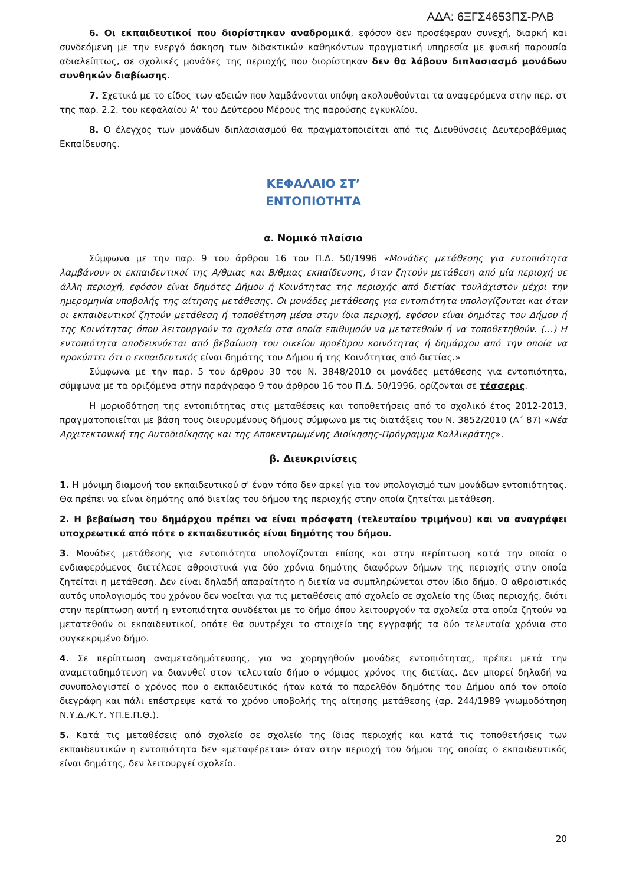ΑΔΑ: 6ΞΓΣ4653ΠΣ-ΡΛΒ
6. Οι εκπαιδευτικοί που διορίστηκαν αναδρομικά, εφόσον δεν προσέφεραν συνεχή, διαρκή και συνδεόμενη με την ενεργό άσκηση των διδακτικών καθηκόντων πραγματική υπηρεσία με φυσική παρουσία αδιαλείπτως, σε σχολικές μονάδες της περιοχής που διορίστηκαν δεν θα λάβουν διπλασιασμό μονάδων συνθηκών διαβίωσης.
7. Σχετικά με το είδος των αδειών που λαμβάνονται υπόψη ακολουθούνται τα αναφερόμενα στην περ. στ της παρ. 2.2. του κεφαλαίου Α’ του Δεύτερου Μέρους της παρούσης εγκυκλίου.
8. Ο έλεγχος των μονάδων διπλασιασμού θα πραγματοποιείται από τις Διευθύνσεις Δευτεροβάθμιας Εκπαίδευσης.
ΚΕΦΑΛΑΙΟ ΣΤ’
ΕΝΤΟΠΙΟΤΗΤΑ
α. Νομικό πλαίσιο
Σύμφωνα με την παρ. 9 του άρθρου 16 του Π.Δ. 50/1996 «Μονάδες μετάθεσης για εντοπιότητα λαμβάνουν οι εκπαιδευτικοί της Α/θμιας και Β/θμιας εκπαίδευσης, όταν ζητούν μετάθεση από μία περιοχή σε άλλη περιοχή, εφόσον είναι δημότες Δήμου ή Κοινότητας της περιοχής από διετίας τουλάχιστον μέχρι την ημερομηνία υποβολής της αίτησης μετάθεσης. Οι μονάδες μετάθεσης για εντοπιότητα υπολογίζονται και όταν οι εκπαιδευτικοί ζητούν μετάθεση ή τοποθέτηση μέσα στην ίδια περιοχή, εφόσον είναι δημότες του Δήμου ή της Κοινότητας όπου λειτουργούν τα σχολεία στα οποία επιθυμούν να μετατεθούν ή να τοποθετηθούν. (…) Η εντοπιότητα αποδεικνύεται από βεβαίωση του οικείου προέδρου κοινότητας ή δημάρχου από την οποία να προκύπτει ότι ο εκπαιδευτικός είναι δημότης του Δήμου ή της Κοινότητας από διετίας.»
Σύμφωνα με την παρ. 5 του άρθρου 30 του Ν. 3848/2010 οι μονάδες μετάθεσης για εντοπιότητα, σύμφωνα με τα οριζόμενα στην παράγραφο 9 του άρθρου 16 του Π.Δ. 50/1996, ορίζονται σε τέσσερις.
Η μοριοδότηση της εντοπιότητας στις μεταθέσεις και τοποθετήσεις από το σχολικό έτος 2012-2013, πραγματοποιείται με βάση τους διευρυμένους δήμους σύμφωνα με τις διατάξεις του Ν. 3852/2010 (Α΄ 87) «Νέα Αρχιτεκτονική της Αυτοδιοίκησης και της Αποκεντρωμένης Διοίκησης-Πρόγραμμα Καλλικράτης».
β. Διευκρινίσεις
1. Η μόνιμη διαμονή του εκπαιδευτικού σ' έναν τόπο δεν αρκεί για τον υπολογισμό των μονάδων εντοπιότητας. Θα πρέπει να είναι δημότης από διετίας του δήμου της περιοχής στην οποία ζητείται μετάθεση.
2. Η βεβαίωση του δημάρχου πρέπει να είναι πρόσφατη (τελευταίου τριμήνου) και να αναγράφει υποχρεωτικά από πότε ο εκπαιδευτικός είναι δημότης του δήμου.
3. Μονάδες μετάθεσης για εντοπιότητα υπολογίζονται επίσης και στην περίπτωση κατά την οποία ο ενδιαφερόμενος διετέλεσε αθροιστικά για δύο χρόνια δημότης διαφόρων δήμων της περιοχής στην οποία ζητείται η μετάθεση. Δεν είναι δηλαδή απαραίτητο η διετία να συμπληρώνεται στον ίδιο δήμο. Ο αθροιστικός αυτός υπολογισμός του χρόνου δεν νοείται για τις μεταθέσεις από σχολείο σε σχολείο της ίδιας περιοχής, διότι στην περίπτωση αυτή η εντοπιότητα συνδέεται με το δήμο όπου λειτουργούν τα σχολεία στα οποία ζητούν να μετατεθούν οι εκπαιδευτικοί, οπότε θα συντρέχει το στοιχείο της εγγραφής τα δύο τελευταία χρόνια στο συγκεκριμένο δήμο.
4. Σε περίπτωση αναμεταδημότευσης, για να χορηγηθούν μονάδες εντοπιότητας, πρέπει μετά την αναμεταδημότευση να διανυθεί στον τελευταίο δήμο ο νόμιμος χρόνος της διετίας. Δεν μπορεί δηλαδή να συνυπολογιστεί ο χρόνος που ο εκπαιδευτικός ήταν κατά το παρελθόν δημότης του Δήμου από τον οποίο διεγράφη και πάλι επέστρεψε κατά το χρόνο υποβολής της αίτησης μετάθεσης (αρ. 244/1989 γνωμοδότηση Ν.Υ.Δ./Κ.Υ. ΥΠ.Ε.Π.Θ.).
5. Κατά τις μεταθέσεις από σχολείο σε σχολείο της ίδιας περιοχής και κατά τις τοποθετήσεις των εκπαιδευτικών η εντοπιότητα δεν «μεταφέρεται» όταν στην περιοχή του δήμου της οποίας ο εκπαιδευτικός είναι δημότης, δεν λειτουργεί σχολείο.
20